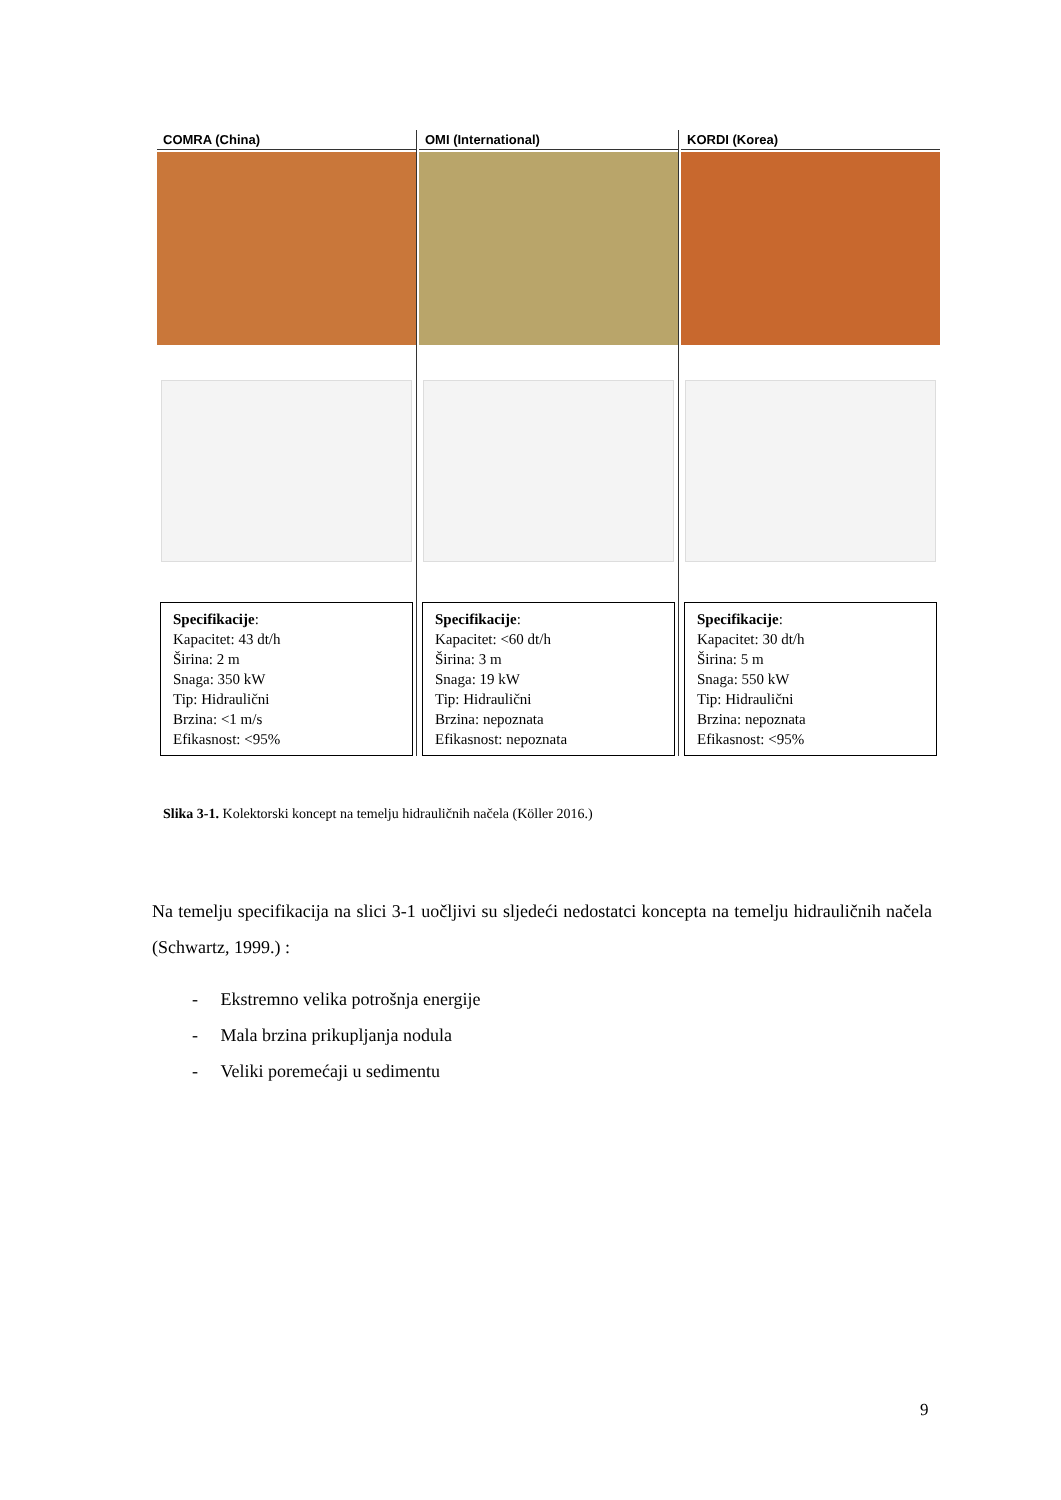COMRA (China)
Specifikacije:
Kapacitet: 43 dt/h
Širina: 2 m
Snaga: 350 kW
Tip: Hidraulični
Brzina: <1 m/s
Efikasnost: <95%
OMI (International)
Specifikacije:
Kapacitet: <60 dt/h
Širina: 3 m
Snaga: 19 kW
Tip: Hidraulični
Brzina: nepoznata
Efikasnost: nepoznata
KORDI (Korea)
Specifikacije:
Kapacitet: 30 dt/h
Širina: 5 m
Snaga: 550 kW
Tip: Hidraulični
Brzina: nepoznata
Efikasnost: <95%
Slika 3-1. Kolektorski koncept na temelju hidrauličnih načela (Köller 2016.)
Na temelju specifikacija na slici 3-1 uočljivi su sljedeći nedostatci koncepta na temelju hidrauličnih načela (Schwartz, 1999.) :
- Ekstremno velika potrošnja energije
- Mala brzina prikupljanja nodula
- Veliki poremećaji u sedimentu
9